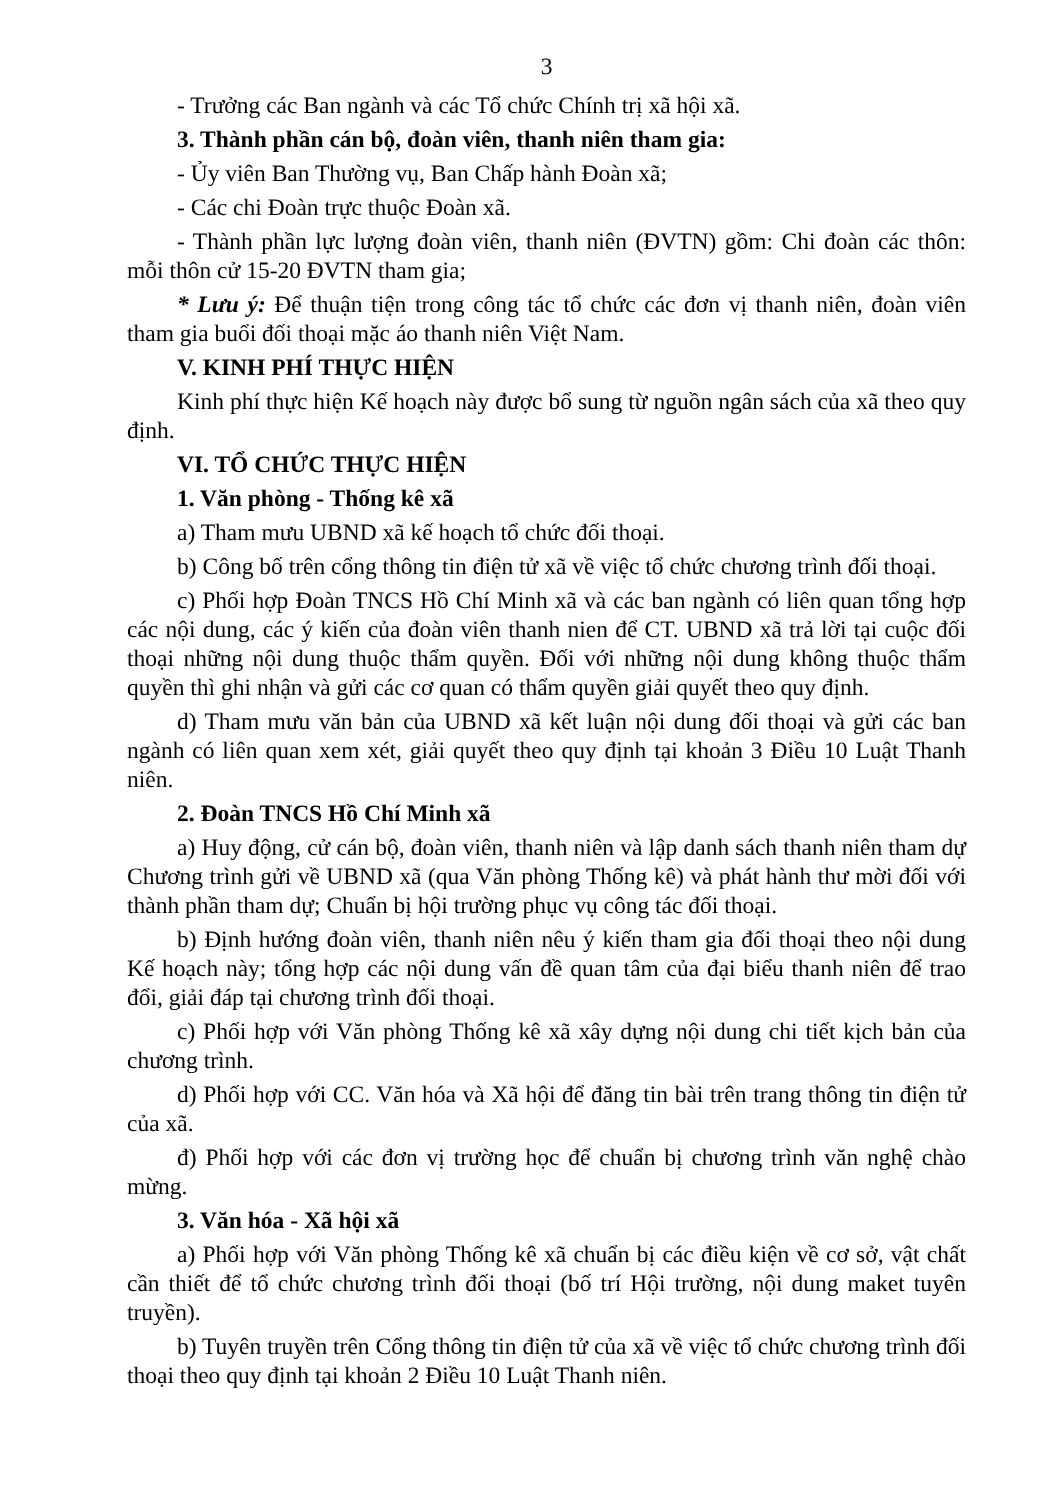3
- Trưởng các Ban ngành và các Tổ chức Chính trị xã hội xã.
3. Thành phần cán bộ, đoàn viên, thanh niên tham gia:
- Ủy viên Ban Thường vụ, Ban Chấp hành Đoàn xã;
- Các chi Đoàn trực thuộc Đoàn xã.
- Thành phần lực lượng đoàn viên, thanh niên (ĐVTN) gồm: Chi đoàn các thôn: mỗi thôn cử 15-20 ĐVTN tham gia;
* Lưu ý: Để thuận tiện trong công tác tổ chức các đơn vị thanh niên, đoàn viên tham gia buổi đối thoại mặc áo thanh niên Việt Nam.
V. KINH PHÍ THỰC HIỆN
Kinh phí thực hiện Kế hoạch này được bổ sung từ nguồn ngân sách của xã theo quy định.
VI. TỔ CHỨC THỰC HIỆN
1. Văn phòng - Thống kê xã
a) Tham mưu UBND xã kế hoạch tổ chức đối thoại.
b) Công bố trên cổng thông tin điện tử xã về việc tổ chức chương trình đối thoại.
c) Phối hợp Đoàn TNCS Hồ Chí Minh xã và các ban ngành có liên quan tổng hợp các nội dung, các ý kiến của đoàn viên thanh nien để CT. UBND xã trả lời tại cuộc đối thoại những nội dung thuộc thẩm quyền. Đối với những nội dung không thuộc thẩm quyền thì ghi nhận và gửi các cơ quan có thẩm quyền giải quyết theo quy định.
d) Tham mưu văn bản của UBND xã kết luận nội dung đối thoại và gửi các ban ngành có liên quan xem xét, giải quyết theo quy định tại khoản 3 Điều 10 Luật Thanh niên.
2. Đoàn TNCS Hồ Chí Minh xã
a) Huy động, cử cán bộ, đoàn viên, thanh niên và lập danh sách thanh niên tham dự Chương trình gửi về UBND xã (qua Văn phòng Thống kê) và phát hành thư mời đối với thành phần tham dự; Chuẩn bị hội trường phục vụ công tác đối thoại.
b) Định hướng đoàn viên, thanh niên nêu ý kiến tham gia đối thoại theo nội dung Kế hoạch này; tổng hợp các nội dung vấn đề quan tâm của đại biểu thanh niên để trao đổi, giải đáp tại chương trình đối thoại.
c) Phối hợp với Văn phòng Thống kê xã xây dựng nội dung chi tiết kịch bản của chương trình.
d) Phối hợp với CC. Văn hóa và Xã hội để đăng tin bài trên trang thông tin điện tử của xã.
đ) Phối hợp với các đơn vị trường học để chuẩn bị chương trình văn nghệ chào mừng.
3. Văn hóa - Xã hội xã
a) Phối hợp với Văn phòng Thống kê xã chuẩn bị các điều kiện về cơ sở, vật chất cần thiết để tổ chức chương trình đối thoại (bố trí Hội trường, nội dung maket tuyên truyền).
b) Tuyên truyền trên Cổng thông tin điện tử của xã về việc tổ chức chương trình đối thoại theo quy định tại khoản 2 Điều 10 Luật Thanh niên.